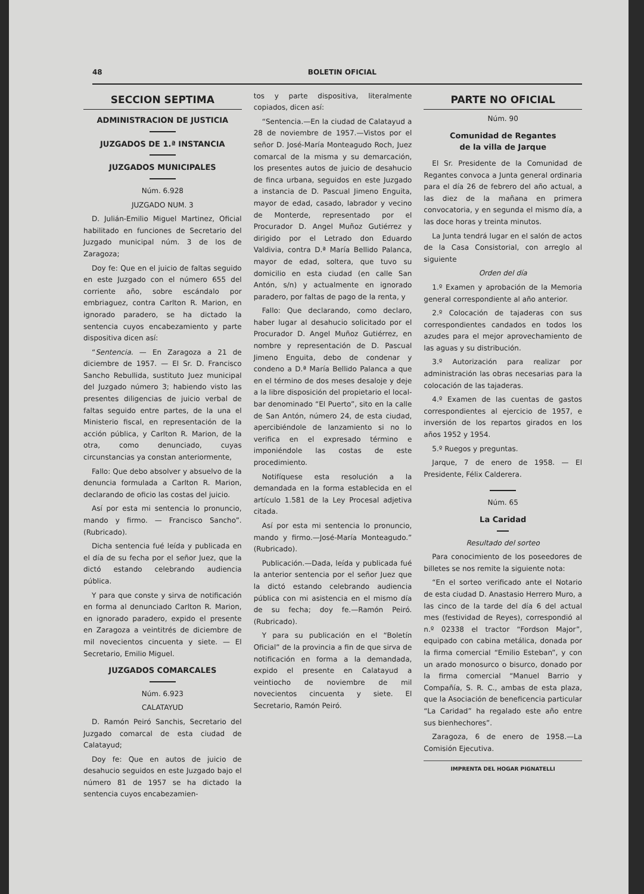48 BOLETIN OFICIAL
SECCION SEPTIMA
ADMINISTRACION DE JUSTICIA
JUZGADOS DE 1.ª INSTANCIA
JUZGADOS MUNICIPALES
Núm. 6.928
JUZGADO NUM. 3
D. Julián-Emilio Miguel Martinez, Oficial habilitado en funciones de Secretario del Juzgado municipal núm. 3 de los de Zaragoza;
Doy fe: Que en el juicio de faltas seguido en este Juzgado con el número 655 del corriente año, sobre escándalo por embriaguez, contra Carlton R. Marion, en ignorado paradero, se ha dictado la sentencia cuyos encabezamiento y parte dispositiva dicen así:
“Sentencia. — En Zaragoza a 21 de diciembre de 1957. — El Sr. D. Francisco Sancho Rebullida, sustituto Juez municipal del Juzgado número 3; habiendo visto las presentes diligencias de juicio verbal de faltas seguido entre partes, de la una el Ministerio fiscal, en representación de la acción pública, y Carlton R. Marion, de la otra, como denunciado, cuyas circunstancias ya constan anteriormente,
Fallo: Que debo absolver y absuelvo de la denuncia formulada a Carlton R. Marion, declarando de oficio las costas del juicio.
Así por esta mi sentencia lo pronuncio, mando y firmo. — Francisco Sancho”. (Rubricado).
Dicha sentencia fué leída y publicada en el día de su fecha por el señor Juez, que la dictó estando celebrando audiencia pública.
Y para que conste y sirva de notificación en forma al denunciado Carlton R. Marion, en ignorado paradero, expido el presente en Zaragoza a veintitrés de diciembre de mil novecientos cincuenta y siete. — El Secretario, Emilio Miguel.
JUZGADOS COMARCALES
Núm. 6.923
CALATAYUD
D. Ramón Peiró Sanchis, Secretario del Juzgado comarcal de esta ciudad de Calatayud;
Doy fe: Que en autos de juicio de desahucio seguidos en este Juzgado bajo el número 81 de 1957 se ha dictado la sentencia cuyos encabezamien-
tos y parte dispositiva, literalmente copiados, dicen así:
“Sentencia.—En la ciudad de Calatayud a 28 de noviembre de 1957.—Vistos por el señor D. José-María Monteagudo Roch, Juez comarcal de la misma y su demarcación, los presentes autos de juicio de desahucio de finca urbana, seguidos en este Juzgado a instancia de D. Pascual Jimeno Enguita, mayor de edad, casado, labrador y vecino de Monterde, representado por el Procurador D. Angel Muñoz Gutiérrez y dirigido por el Letrado don Eduardo Valdivia, contra D.ª María Bellido Palanca, mayor de edad, soltera, que tuvo su domicilio en esta ciudad (en calle San Antón, s/n) y actualmente en ignorado paradero, por faltas de pago de la renta, y
Fallo: Que declarando, como declaro, haber lugar al desahucio solicitado por el Procurador D. Angel Muñoz Gutiérrez, en nombre y representación de D. Pascual Jimeno Enguita, debo de condenar y condeno a D.ª María Bellido Palanca a que en el término de dos meses desaloje y deje a la libre disposición del propietario el local-bar denominado “El Puerto”, sito en la calle de San Antón, número 24, de esta ciudad, apercibiéndole de lanzamiento si no lo verifica en el expresado término e imponiéndole las costas de este procedimiento.
Notifíquese esta resolución a la demandada en la forma establecida en el artículo 1.581 de la Ley Procesal adjetiva citada.
Así por esta mi sentencia lo pronuncio, mando y firmo.—José-María Monteagudo.” (Rubricado).
Publicación.—Dada, leída y publicada fué la anterior sentencia por el señor Juez que la dictó estando celebrando audiencia pública con mi asistencia en el mismo día de su fecha; doy fe.—Ramón Peiró. (Rubricado).
Y para su publicación en el “Boletín Oficial” de la provincia a fin de que sirva de notificación en forma a la demandada, expido el presente en Calatayud a veintiocho de noviembre de mil novecientos cincuenta y siete. El Secretario, Ramón Peiró.
PARTE NO OFICIAL
Núm. 90
Comunidad de Regantes
de la villa de Jarque
El Sr. Presidente de la Comunidad de Regantes convoca a Junta general ordinaria para el día 26 de febrero del año actual, a las diez de la mañana en primera convocatoria, y en segunda el mismo día, a las doce horas y treinta minutos.
La Junta tendrá lugar en el salón de actos de la Casa Consistorial, con arreglo al siguiente
Orden del día
1.º Examen y aprobación de la Memoria general correspondiente al año anterior.
2.º Colocación de tajaderas con sus correspondientes candados en todos los azudes para el mejor aprovechamiento de las aguas y su distribución.
3.º Autorización para realizar por administración las obras necesarias para la colocación de las tajaderas.
4.º Examen de las cuentas de gastos correspondientes al ejercicio de 1957, e inversión de los repartos girados en los años 1952 y 1954.
5.º Ruegos y preguntas.
Jarque, 7 de enero de 1958. — El Presidente, Félix Calderera.
Núm. 65
La Caridad
Resultado del sorteo
Para conocimiento de los poseedores de billetes se nos remite la siguiente nota:
“En el sorteo verificado ante el Notario de esta ciudad D. Anastasio Herrero Muro, a las cinco de la tarde del día 6 del actual mes (festividad de Reyes), correspondió al n.º 02338 el tractor “Fordson Major”, equipado con cabina metálica, donada por la firma comercial “Emilio Esteban”, y con un arado monosurco o bisurco, donado por la firma comercial “Manuel Barrio y Compañía, S. R. C., ambas de esta plaza, que la Asociación de beneficencia particular “La Caridad” ha regalado este año entre sus bienhechores”.
Zaragoza, 6 de enero de 1958.—La Comisión Ejecutiva.
IMPRENTA DEL HOGAR PIGNATELLI